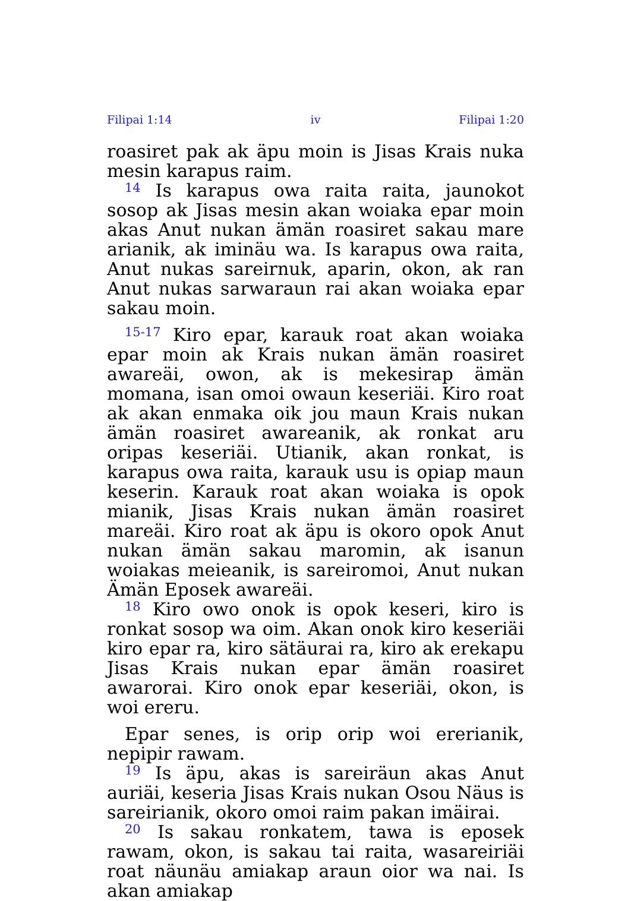Filipai 1:14 iv Filipai 1:20
roasiret pak ak äpu moin is Jisas Krais nuka mesin karapus raim.
<sup>14</sup> Is karapus owa raita raita, jaunokot sosop ak Jisas mesin akan woiaka epar moin akas Anut nukan ämän roasiret sakau mare arianik, ak iminäu wa. Is karapus owa raita, Anut nukas sareirnuk, aparin, okon, ak ran Anut nukas sarwaraun rai akan woiaka epar sakau moin.
<sup>15-17</sup> Kiro epar, karauk roat akan woiaka epar moin ak Krais nukan ämän roasiret awareäi, owon, ak is mekesirap ämän momana, isan omoi owaun keseriäi. Kiro roat ak akan enmaka oik jou maun Krais nukan ämän roasiret awareanik, ak ronkat aru oripas keseriäi. Utianik, akan ronkat, is karapus owa raita, karauk usu is opiap maun keserin. Karauk roat akan woiaka is opok mianik, Jisas Krais nukan ämän roasiret mareäi. Kiro roat ak äpu is okoro opok Anut nukan ämän sakau maromin, ak isanun woiakas meieanik, is sareiromoi, Anut nukan Ämän Eposek awareäi.
<sup>18</sup> Kiro owo onok is opok keseri, kiro is ronkat sosop wa oim. Akan onok kiro keseriäi kiro epar ra, kiro sätäurai ra, kiro ak erekapu Jisas Krais nukan epar ämän roasiret awarorai. Kiro onok epar keseriäi, okon, is woi ereru.
Epar senes, is orip orip woi ererianik, nepipir rawam.
<sup>19</sup> Is äpu, akas is sareiräun akas Anut auriäi, keseria Jisas Krais nukan Osou Näus is sareirianik, okoro omoi raim pakan imäirai.
<sup>20</sup> Is sakau ronkatem, tawa is eposek rawam, okon, is sakau tai raita, wasareiriäi roat näunäu amiakap araun oior wa nai. Is akan amiakap